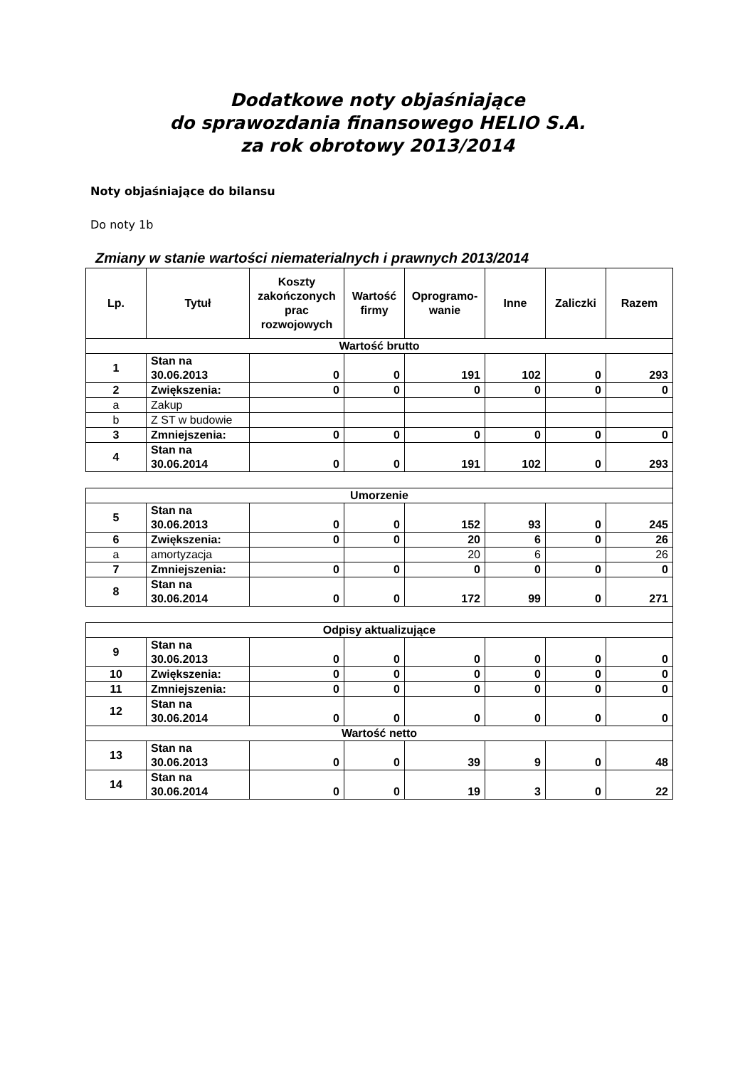Dodatkowe noty objaśniające
do sprawozdania finansowego HELIO S.A.
za rok obrotowy 2013/2014
Noty objaśniające do bilansu
Do noty 1b
Zmiany w stanie wartości niematerialnych i prawnych 2013/2014
| Lp. | Tytuł | Koszty zakończonych prac rozwojowych | Wartość firmy | Oprogramo-wanie | Inne | Zaliczki | Razem |
| --- | --- | --- | --- | --- | --- | --- | --- |
| Wartość brutto | | | | | | | |
| 1 | Stan na 30.06.2013 | 0 | 0 | 191 | 102 | 0 | 293 |
| 2 | Zwiększenia: | 0 | 0 | 0 | 0 | 0 | 0 |
| a | Zakup | | | | | | |
| b | Z ST w budowie | | | | | | |
| 3 | Zmniejszenia: | 0 | 0 | 0 | 0 | 0 | 0 |
| 4 | Stan na 30.06.2014 | 0 | 0 | 191 | 102 | 0 | 293 |
| Umorzenie | | | | | | | |
| 5 | Stan na 30.06.2013 | 0 | 0 | 152 | 93 | 0 | 245 |
| 6 | Zwiększenia: | 0 | 0 | 20 | 6 | 0 | 26 |
| a | amortyzacja | | | 20 | 6 | | 26 |
| 7 | Zmniejszenia: | 0 | 0 | 0 | 0 | 0 | 0 |
| 8 | Stan na 30.06.2014 | 0 | 0 | 172 | 99 | 0 | 271 |
| Odpisy aktualizujące | | | | | | | |
| 9 | Stan na 30.06.2013 | 0 | 0 | 0 | 0 | 0 | 0 |
| 10 | Zwiększenia: | 0 | 0 | 0 | 0 | 0 | 0 |
| 11 | Zmniejszenia: | 0 | 0 | 0 | 0 | 0 | 0 |
| 12 | Stan na 30.06.2014 | 0 | 0 | 0 | 0 | 0 | 0 |
| Wartość netto | | | | | | | |
| 13 | Stan na 30.06.2013 | 0 | 0 | 39 | 9 | 0 | 48 |
| 14 | Stan na 30.06.2014 | 0 | 0 | 19 | 3 | 0 | 22 |